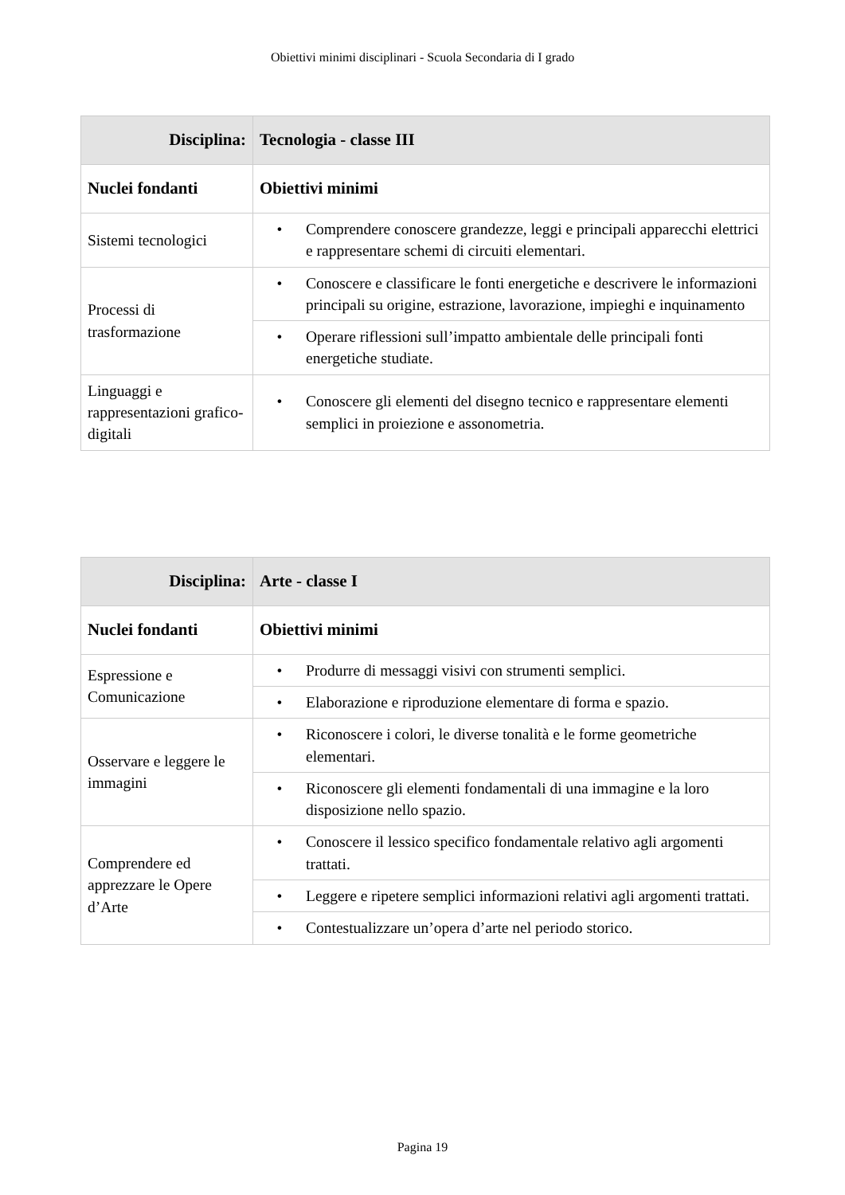Obiettivi minimi disciplinari - Scuola Secondaria di I grado
| Disciplina: | Tecnologia - classe III |
| --- | --- |
| Nuclei fondanti | Obiettivi minimi |
| Sistemi tecnologici | • Comprendere conoscere grandezze, leggi e principali apparecchi elettrici e rappresentare schemi di circuiti elementari. |
| Processi di trasformazione | • Conoscere e classificare le fonti energetiche e descrivere le informazioni principali su origine, estrazione, lavorazione, impieghi e inquinamento |
| | • Operare riflessioni sull’impatto ambientale delle principali fonti energetiche studiate. |
| Linguaggi e rappresentazioni grafico-digitali | • Conoscere gli elementi del disegno tecnico e rappresentare elementi semplici in proiezione e assonometria. |
| Disciplina: | Arte - classe I |
| --- | --- |
| Nuclei fondanti | Obiettivi minimi |
| Espressione e Comunicazione | • Produrre di messaggi visivi con strumenti semplici. |
| | • Elaborazione e riproduzione elementare di forma e spazio. |
| Osservare e leggere le immagini | • Riconoscere i colori, le diverse tonalità e le forme geometriche elementari. |
| | • Riconoscere gli elementi fondamentali di una immagine e la loro disposizione nello spazio. |
| Comprendere ed apprezzare le Opere d’Arte | • Conoscere il lessico specifico fondamentale relativo agli argomenti trattati. |
| | • Leggere e ripetere semplici informazioni relativi agli argomenti trattati. |
| | • Contestualizzare un’opera d’arte nel periodo storico. |
Pagina 19